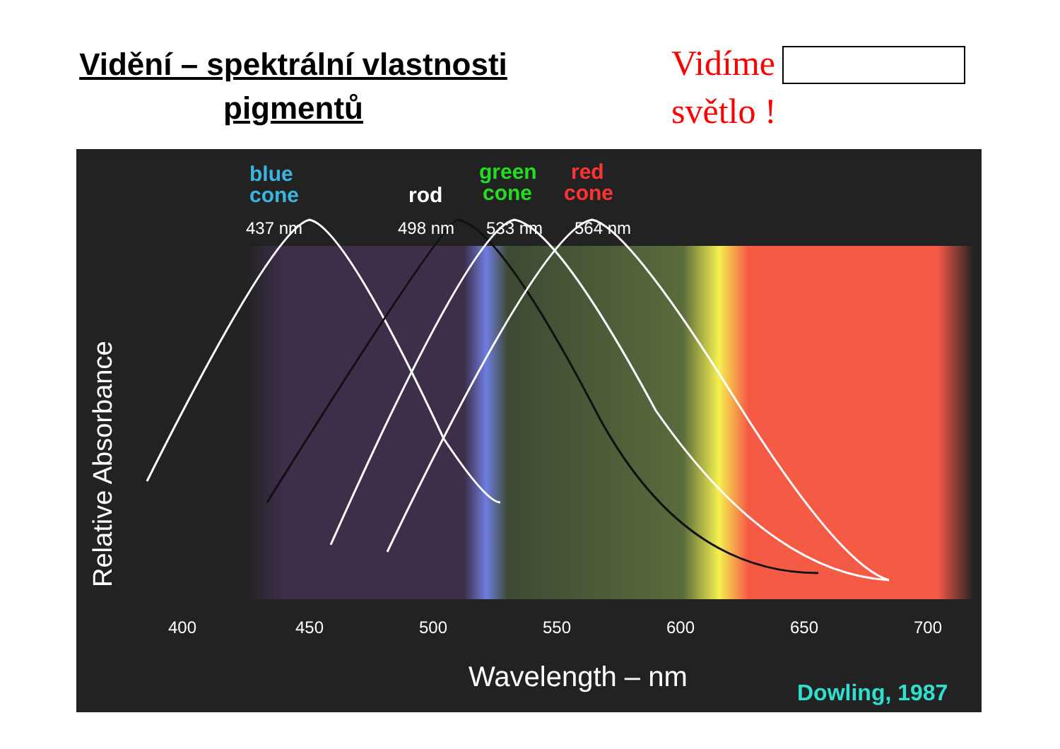Vidění – spektrální vlastnosti
pigmentů
Vidíme
světlo !
blue
cone
rod
green
cone
red
cone
437 nm
498 nm
533 nm
564 nm
400
450
500
550
600
650
700
Wavelength – nm
Relative Absorbance
Dowling, 1987